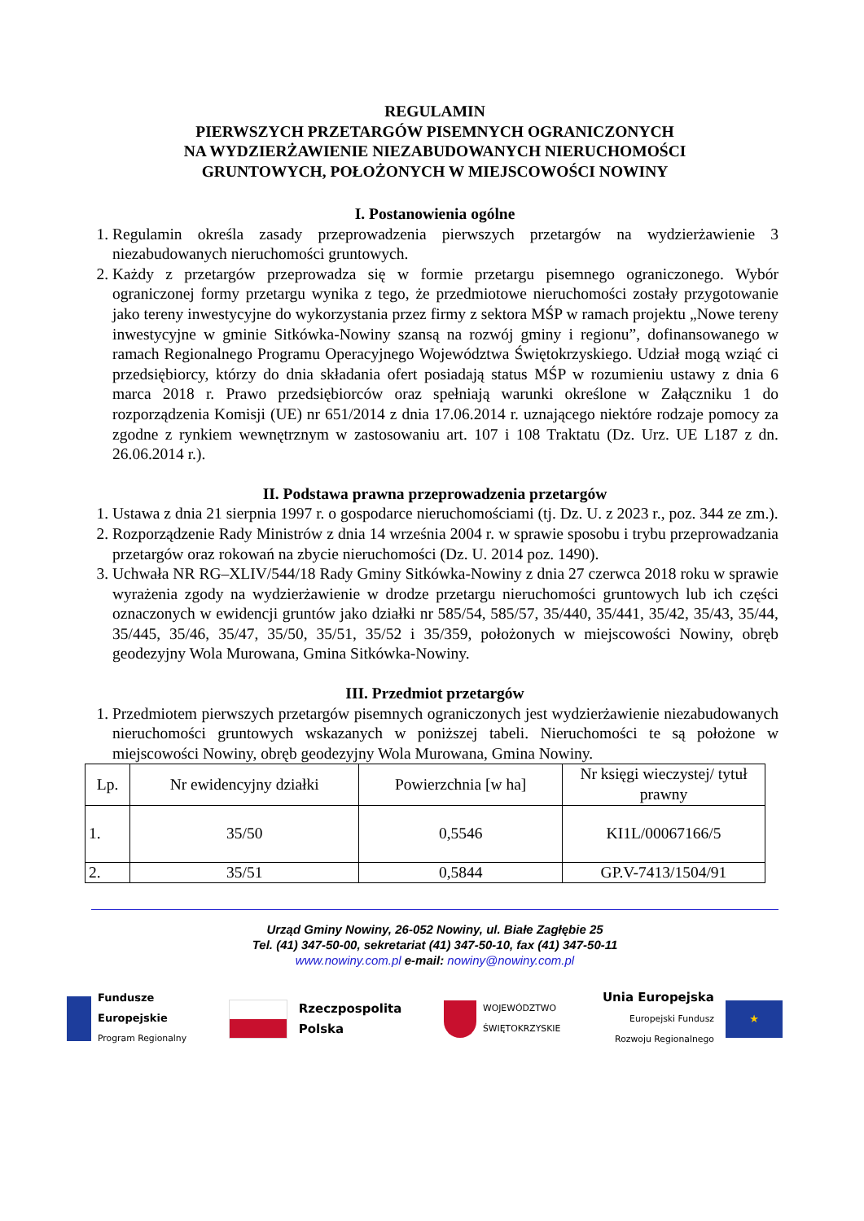REGULAMIN
PIERWSZYCH PRZETARGÓW PISEMNYCH OGRANICZONYCH
NA WYDZIERŻAWIENIE NIEZABUDOWANYCH NIERUCHOMOŚCI
GRUNTOWYCH, POŁOŻONYCH W MIEJSCOWOŚCI NOWINY
I. Postanowienia ogólne
1. Regulamin określa zasady przeprowadzenia pierwszych przetargów na wydzierżawienie 3 niezabudowanych nieruchomości gruntowych.
2. Każdy z przetargów przeprowadza się w formie przetargu pisemnego ograniczonego. Wybór ograniczonej formy przetargu wynika z tego, że przedmiotowe nieruchomości zostały przygotowanie jako tereny inwestycyjne do wykorzystania przez firmy z sektora MŚP w ramach projektu „Nowe tereny inwestycyjne w gminie Sitkówka-Nowiny szansą na rozwój gminy i regionu”, dofinansowanego w ramach Regionalnego Programu Operacyjnego Województwa Świętokrzyskiego. Udział mogą wziąć ci przedsiębiorcy, którzy do dnia składania ofert posiadają status MŚP w rozumieniu ustawy z dnia 6 marca 2018 r. Prawo przedsiębiorców oraz spełniają warunki określone w Załączniku 1 do rozporządzenia Komisji (UE) nr 651/2014 z dnia 17.06.2014 r. uznającego niektóre rodzaje pomocy za zgodne z rynkiem wewnętrznym w zastosowaniu art. 107 i 108 Traktatu (Dz. Urz. UE L187 z dn. 26.06.2014 r.).
II. Podstawa prawna przeprowadzenia przetargów
1. Ustawa z dnia 21 sierpnia 1997 r. o gospodarce nieruchomościami (tj. Dz. U. z 2023 r., poz. 344 ze zm.).
2. Rozporządzenie Rady Ministrów z dnia 14 września 2004 r. w sprawie sposobu i trybu przeprowadzania przetargów oraz rokowań na zbycie nieruchomości (Dz. U. 2014 poz. 1490).
3. Uchwała NR RG–XLIV/544/18 Rady Gminy Sitkówka-Nowiny z dnia 27 czerwca 2018 roku w sprawie wyrażenia zgody na wydzierżawienie w drodze przetargu nieruchomości gruntowych lub ich części oznaczonych w ewidencji gruntów jako działki nr 585/54, 585/57, 35/440, 35/441, 35/42, 35/43, 35/44, 35/445, 35/46, 35/47, 35/50, 35/51, 35/52 i 35/359, położonych w miejscowości Nowiny, obręb geodezyjny Wola Murowana, Gmina Sitkówka-Nowiny.
III. Przedmiot przetargów
1. Przedmiotem pierwszych przetargów pisemnych ograniczonych jest wydzierżawienie niezabudowanych nieruchomości gruntowych wskazanych w poniższej tabeli. Nieruchomości te są położone w miejscowości Nowiny, obręb geodezyjny Wola Murowana, Gmina Nowiny.
| Lp. | Nr ewidencyjny działki | Powierzchnia [w ha] | Nr księgi wieczystej/ tytuł prawny |
| 1. | 35/50 | 0,5546 | KI1L/00067166/5 |
| 2. | 35/51 | 0,5844 | GP.V-7413/1504/91 |
Urząd Gminy Nowiny, 26-052 Nowiny, ul. Białe Zagłębie 25
Tel. (41) 347-50-00, sekretariat (41) 347-50-10, fax (41) 347-50-11
www.nowiny.com.pl e-mail: nowiny@nowiny.com.pl
Fundusze
Europejskie
Program Regionalny
Rzeczpospolita
Polska
WOJEWÓDZTWO
ŚWIĘTOKRZYSKIE
Unia Europejska
Europejski Fundusz
Rozwoju Regionalnego
★